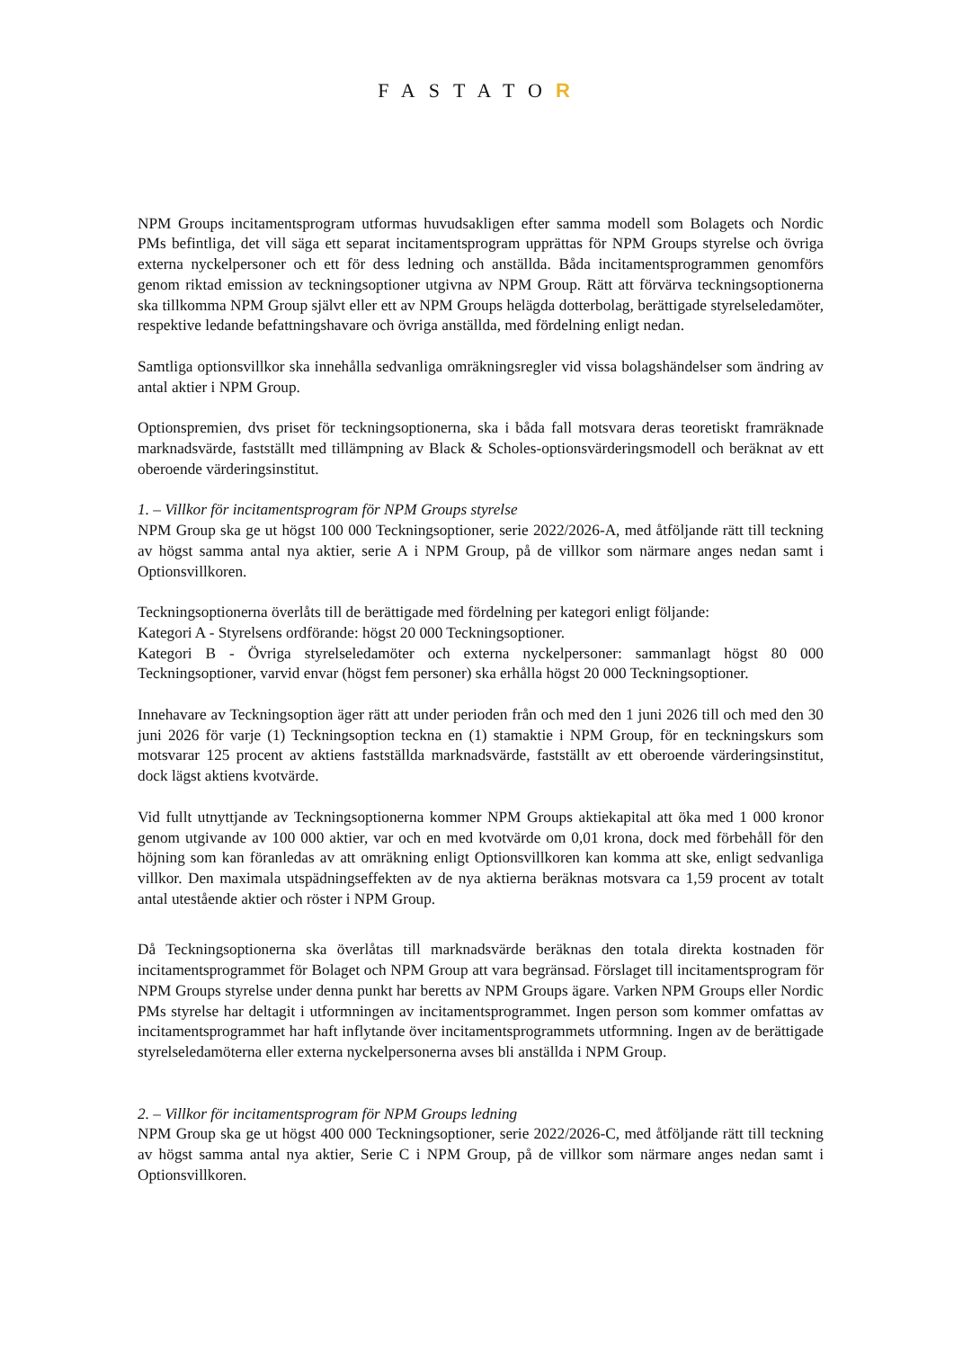FASTATOR
NPM Groups incitamentsprogram utformas huvudsakligen efter samma modell som Bolagets och Nordic PMs befintliga, det vill säga ett separat incitamentsprogram upprättas för NPM Groups styrelse och övriga externa nyckelpersoner och ett för dess ledning och anställda. Båda incitamentsprogrammen genomförs genom riktad emission av teckningsoptioner utgivna av NPM Group. Rätt att förvärva teckningsoptionerna ska tillkomma NPM Group självt eller ett av NPM Groups helägda dotterbolag, berättigade styrelseledamöter, respektive ledande befattningshavare och övriga anställda, med fördelning enligt nedan.
Samtliga optionsvillkor ska innehålla sedvanliga omräkningsregler vid vissa bolagshändelser som ändring av antal aktier i NPM Group.
Optionspremien, dvs priset för teckningsoptionerna, ska i båda fall motsvara deras teoretiskt framräknade marknadsvärde, fastställt med tillämpning av Black & Scholes-optionsvärderingsmodell och beräknat av ett oberoende värderingsinstitut.
1. – Villkor för incitamentsprogram för NPM Groups styrelse
NPM Group ska ge ut högst 100 000 Teckningsoptioner, serie 2022/2026-A, med åtföljande rätt till teckning av högst samma antal nya aktier, serie A i NPM Group, på de villkor som närmare anges nedan samt i Optionsvillkoren.
Teckningsoptionerna överlåts till de berättigade med fördelning per kategori enligt följande:
Kategori A - Styrelsens ordförande: högst 20 000 Teckningsoptioner.
Kategori B - Övriga styrelseledamöter och externa nyckelpersoner: sammanlagt högst 80 000 Teckningsoptioner, varvid envar (högst fem personer) ska erhålla högst 20 000 Teckningsoptioner.
Innehavare av Teckningsoption äger rätt att under perioden från och med den 1 juni 2026 till och med den 30 juni 2026 för varje (1) Teckningsoption teckna en (1) stamaktie i NPM Group, för en teckningskurs som motsvarar 125 procent av aktiens fastställda marknadsvärde, fastställt av ett oberoende värderingsinstitut, dock lägst aktiens kvotvärde.
Vid fullt utnyttjande av Teckningsoptionerna kommer NPM Groups aktiekapital att öka med 1 000 kronor genom utgivande av 100 000 aktier, var och en med kvotvärde om 0,01 krona, dock med förbehåll för den höjning som kan föranledas av att omräkning enligt Optionsvillkoren kan komma att ske, enligt sedvanliga villkor. Den maximala utspädningseffekten av de nya aktierna beräknas motsvara ca 1,59 procent av totalt antal utestående aktier och röster i NPM Group.
Då Teckningsoptionerna ska överlåtas till marknadsvärde beräknas den totala direkta kostnaden för incitamentsprogrammet för Bolaget och NPM Group att vara begränsad. Förslaget till incitamentsprogram för NPM Groups styrelse under denna punkt har beretts av NPM Groups ägare. Varken NPM Groups eller Nordic PMs styrelse har deltagit i utformningen av incitamentsprogrammet. Ingen person som kommer omfattas av incitamentsprogrammet har haft inflytande över incitamentsprogrammets utformning. Ingen av de berättigade styrelseledamöterna eller externa nyckelpersonerna avses bli anställda i NPM Group.
2. – Villkor för incitamentsprogram för NPM Groups ledning
NPM Group ska ge ut högst 400 000 Teckningsoptioner, serie 2022/2026-C, med åtföljande rätt till teckning av högst samma antal nya aktier, Serie C i NPM Group, på de villkor som närmare anges nedan samt i Optionsvillkoren.